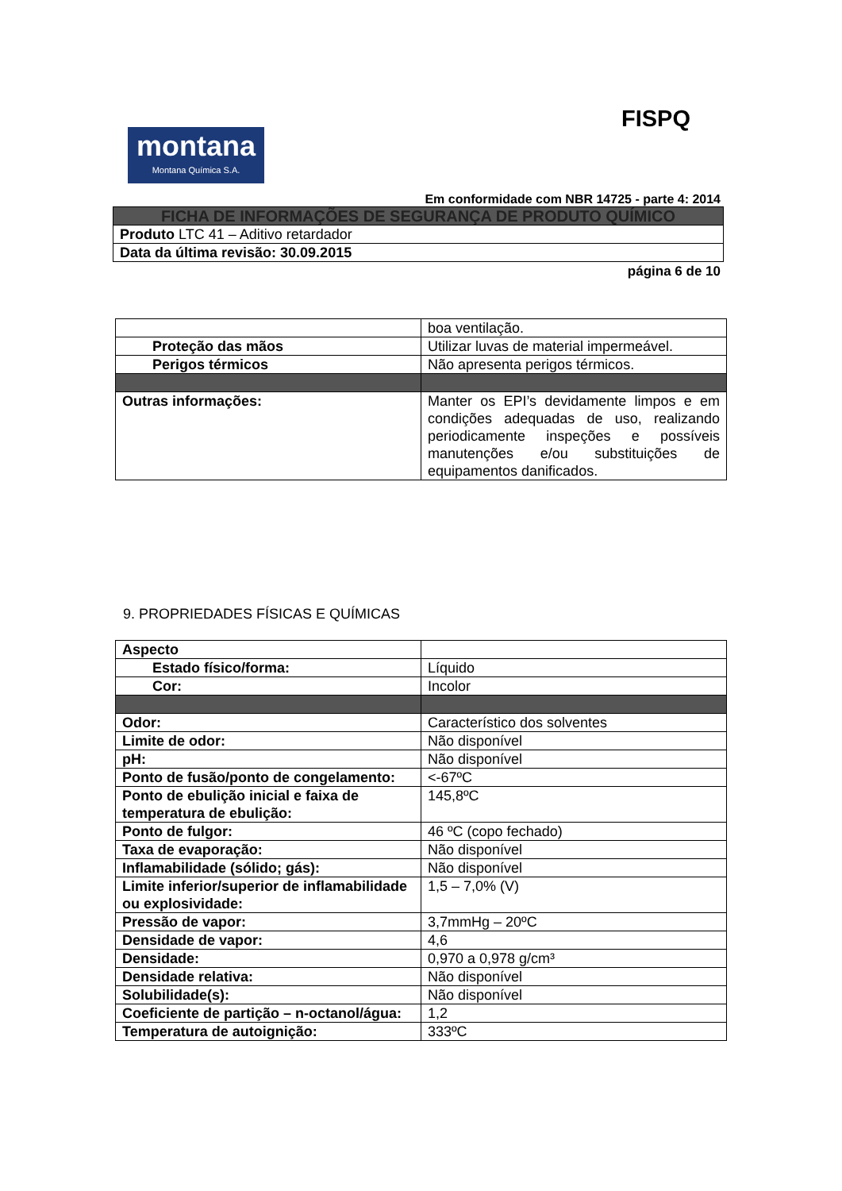FISPQ
montana
Montana Química S.A.
Em conformidade com NBR 14725 - parte 4: 2014
| FICHA DE INFORMAÇÕES DE SEGURANÇA DE PRODUTO QUÍMICO |
| Produto LTC 41 – Aditivo retardador |
| Data da última revisão: 30.09.2015 |
página 6 de 10
| | boa ventilação. |
| Proteção das mãos | Utilizar luvas de material impermeável. |
| Perigos térmicos | Não apresenta perigos térmicos. |
| Outras informações: | Manter os EPI’s devidamente limpos e em condições adequadas de uso, realizando periodicamente inspeções e possíveis manutenções e/ou substituições de equipamentos danificados. |
9. PROPRIEDADES FÍSICAS E QUÍMICAS
| Aspecto | |
| Estado físico/forma: | Líquido |
| Cor: | Incolor |
| Odor: | Característico dos solventes |
| Limite de odor: | Não disponível |
| pH: | Não disponível |
| Ponto de fusão/ponto de congelamento: | <-67ºC |
| Ponto de ebulição inicial e faixa de temperatura de ebulição: | 145,8ºC |
| Ponto de fulgor: | 46 ºC (copo fechado) |
| Taxa de evaporação: | Não disponível |
| Inflamabilidade (sólido; gás): | Não disponível |
| Limite inferior/superior de inflamabilidade ou explosividade: | 1,5 – 7,0% (V) |
| Pressão de vapor: | 3,7mmHg – 20ºC |
| Densidade de vapor: | 4,6 |
| Densidade: | 0,970 a 0,978 g/cm³ |
| Densidade relativa: | Não disponível |
| Solubilidade(s): | Não disponível |
| Coeficiente de partição – n-octanol/água: | 1,2 |
| Temperatura de autoignição: | 333ºC |